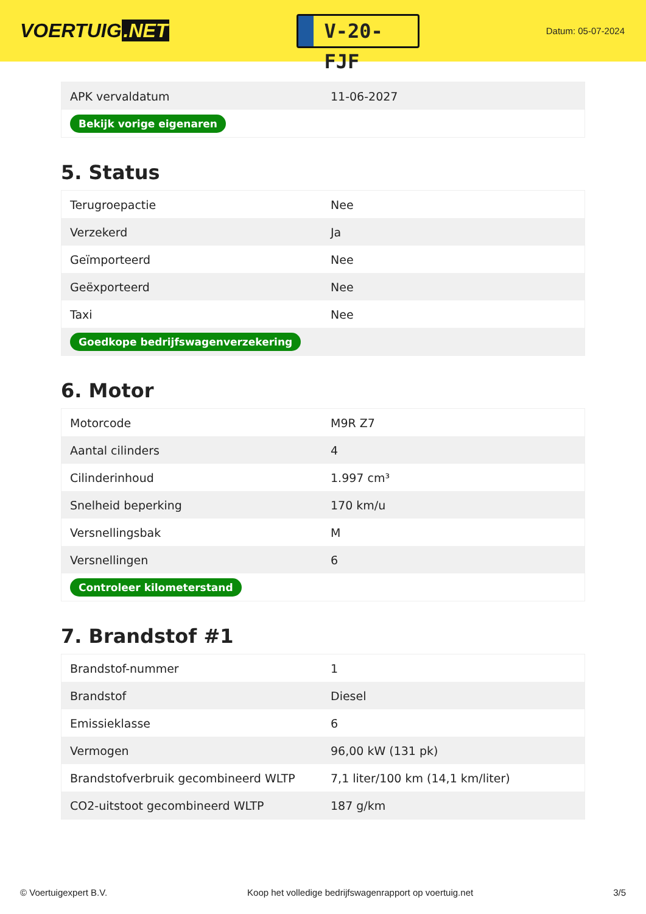VOERTUIG.NET
V-20-FJF
Datum: 05-07-2024
| APK vervaldatum | 11-06-2027 |
| Bekijk vorige eigenaren | |
5. Status
| Terugroepactie | Nee |
| Verzekerd | Ja |
| Geïmporteerd | Nee |
| Geëxporteerd | Nee |
| Taxi | Nee |
| Goedkope bedrijfswagenverzekering | |
6. Motor
| Motorcode | M9R Z7 |
| Aantal cilinders | 4 |
| Cilinderinhoud | 1.997 cm³ |
| Snelheid beperking | 170 km/u |
| Versnellingsbak | M |
| Versnellingen | 6 |
| Controleer kilometerstand | |
7. Brandstof #1
| Brandstof-nummer | 1 |
| Brandstof | Diesel |
| Emissieklasse | 6 |
| Vermogen | 96,00 kW (131 pk) |
| Brandstofverbruik gecombineerd WLTP | 7,1 liter/100 km (14,1 km/liter) |
| CO2-uitstoot gecombineerd WLTP | 187 g/km |
© Voertuigexpert B.V. Koop het volledige bedrijfswagenrapport op voertuig.net 3/5